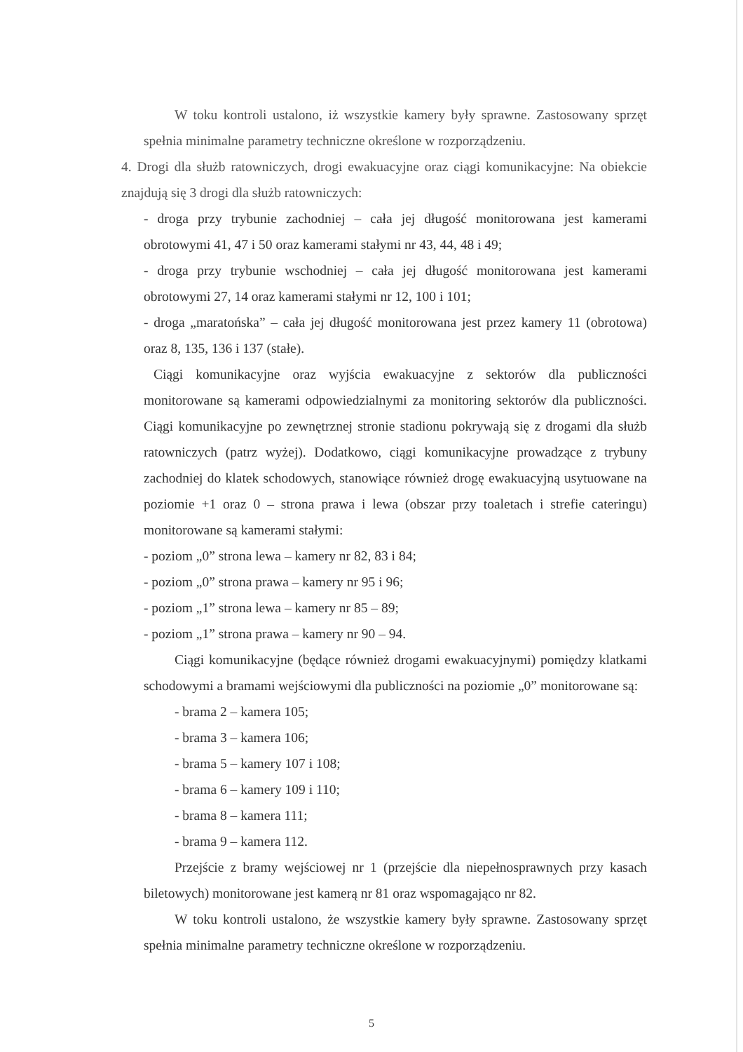W toku kontroli ustalono, iż wszystkie kamery były sprawne. Zastosowany sprzęt spełnia minimalne parametry techniczne określone w rozporządzeniu.
4. Drogi dla służb ratowniczych, drogi ewakuacyjne oraz ciągi komunikacyjne: Na obiekcie znajdują się 3 drogi dla służb ratowniczych:
- droga przy trybunie zachodniej – cała jej długość monitorowana jest kamerami obrotowymi 41, 47 i 50 oraz kamerami stałymi nr 43, 44, 48 i 49;
- droga przy trybunie wschodniej – cała jej długość monitorowana jest kamerami obrotowymi 27, 14 oraz kamerami stałymi nr 12, 100 i 101;
- droga „maratońska” – cała jej długość monitorowana jest przez kamery 11 (obrotowa) oraz 8, 135, 136 i 137 (stałe).
Ciągi komunikacyjne oraz wyjścia ewakuacyjne z sektorów dla publiczności monitorowane są kamerami odpowiedzialnymi za monitoring sektorów dla publiczności. Ciągi komunikacyjne po zewnętrznej stronie stadionu pokrywają się z drogami dla służb ratowniczych (patrz wyżej). Dodatkowo, ciągi komunikacyjne prowadzące z trybuny zachodniej do klatek schodowych, stanowiące również drogę ewakuacyjną usytuowane na poziomie +1 oraz 0 – strona prawa i lewa (obszar przy toaletach i strefie cateringu) monitorowane są kamerami stałymi:
- poziom „0” strona lewa – kamery nr 82, 83 i 84;
- poziom „0” strona prawa – kamery nr 95 i 96;
- poziom „1” strona lewa – kamery nr 85 – 89;
- poziom „1” strona prawa – kamery nr 90 – 94.
Ciągi komunikacyjne (będące również drogami ewakuacyjnymi) pomiędzy klatkami schodowymi a bramami wejściowymi dla publiczności na poziomie „0” monitorowane są:
- brama 2 – kamera 105;
- brama 3 – kamera 106;
- brama 5 – kamery 107 i 108;
- brama 6 – kamery 109 i 110;
- brama 8 – kamera 111;
- brama 9 – kamera 112.
Przejście z bramy wejściowej nr 1 (przejście dla niepełnosprawnych przy kasach biletowych) monitorowane jest kamerą nr 81 oraz wspomagająco nr 82.
W toku kontroli ustalono, że wszystkie kamery były sprawne. Zastosowany sprzęt spełnia minimalne parametry techniczne określone w rozporządzeniu.
5